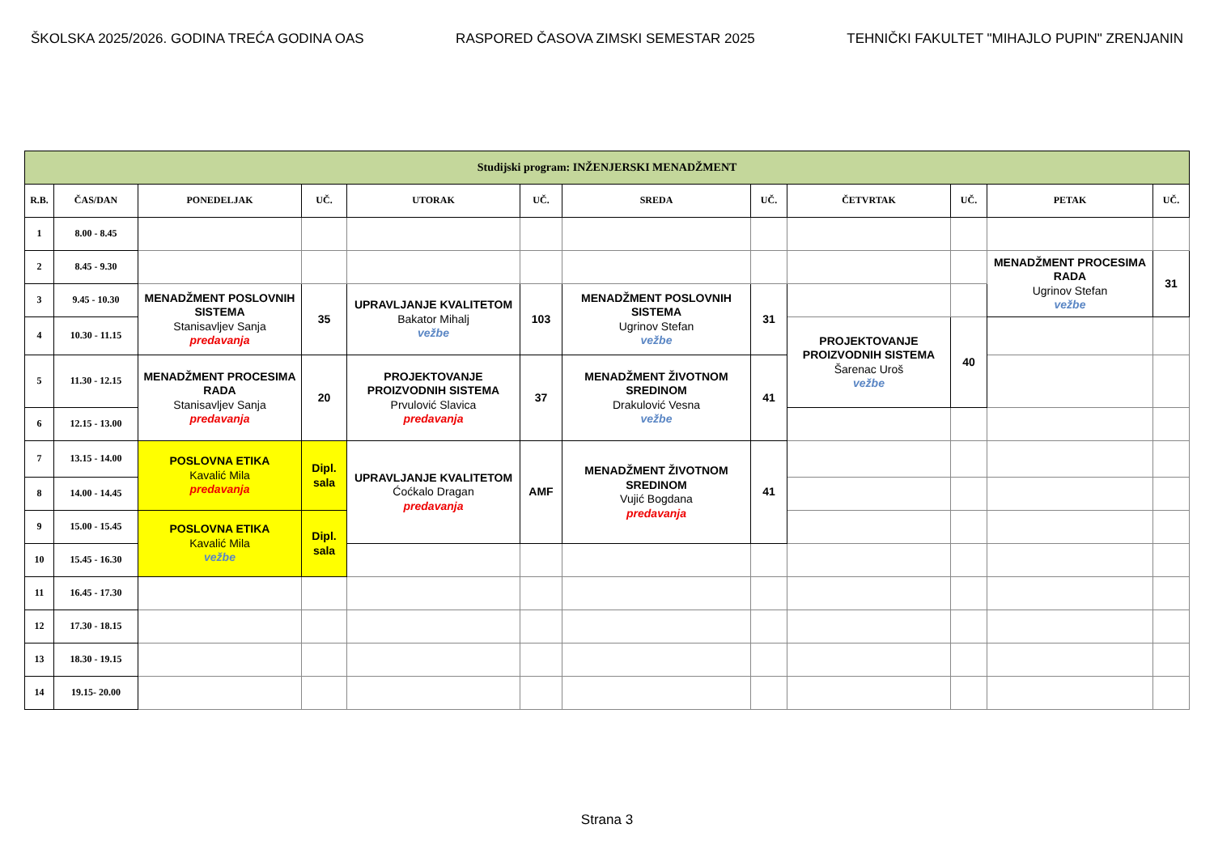ŠKOLSKA 2025/2026. GODINA TREĆA GODINA OAS RASPORED ČASOVA ZIMSKI SEMESTAR 2025 TEHNIČKI FAKULTET "MIHAJLO PUPIN" ZRENJANIN
| Studijski program: INŽENJERSKI MENADŽMENT | | | | | | | | | | | |
| --- | --- | --- | --- | --- | --- | --- | --- | --- | --- | --- | --- |
| R.B. | ČAS/DAN | PONEDELJAK | UČ. | UTORAK | UČ. | SREDA | UČ. | ČETVRTAK | UČ. | PETAK | UČ. |
| 1 | 8.00 - 8.45 | | | | | | | | | | |
| 2 | 8.45 - 9.30 | | | | | | | | | MENADŽMENT PROCESIMA RADA Ugrinov Stefan vežbe | 31 |
| 3 | 9.45 - 10.30 | MENADŽMENT POSLOVNIH SISTEMA Stanisavljev Sanja predavanja | 35 | UPRAVLJANJE KVALITETOM Bakator Mihalj vežbe | 103 | MENADŽMENT POSLOVNIH SISTEMA Ugrinov Stefan vežbe | 31 | | | | |
| 4 | 10.30 - 11.15 | | | | | | | PROJEKTOVANJE PROIZVODNIH SISTEMA Šarenac Uroš vežbe | 40 | | |
| 5 | 11.30 - 12.15 | MENADŽMENT PROCESIMA RADA Stanisavljev Sanja predavanja | 20 | PROJEKTOVANJE PROIZVODNIH SISTEMA Prvulović Slavica predavanja | 37 | MENADŽMENT ŽIVOTNOM SREDINOM Drakulović Vesna vežbe | 41 | | | | |
| 6 | 12.15 - 13.00 | | | | | | | | | | |
| 7 | 13.15 - 14.00 | POSLOVNA ETIKA Kavalić Mila predavanja | Dipl. sala | UPRAVLJANJE KVALITETOM Ćoćkalo Dragan predavanja | AMF | MENADŽMENT ŽIVOTNOM SREDINOM Vujić Bogdana predavanja | 41 | | | | |
| 8 | 14.00 - 14.45 | | | | | | | | | | |
| 9 | 15.00 - 15.45 | POSLOVNA ETIKA Kavalić Mila vežbe | Dipl. sala | | | | | | | | |
| 10 | 15.45 - 16.30 | | | | | | | | | | |
| 11 | 16.45 - 17.30 | | | | | | | | | | |
| 12 | 17.30 - 18.15 | | | | | | | | | | |
| 13 | 18.30 - 19.15 | | | | | | | | | | |
| 14 | 19.15- 20.00 | | | | | | | | | | |
Strana 3